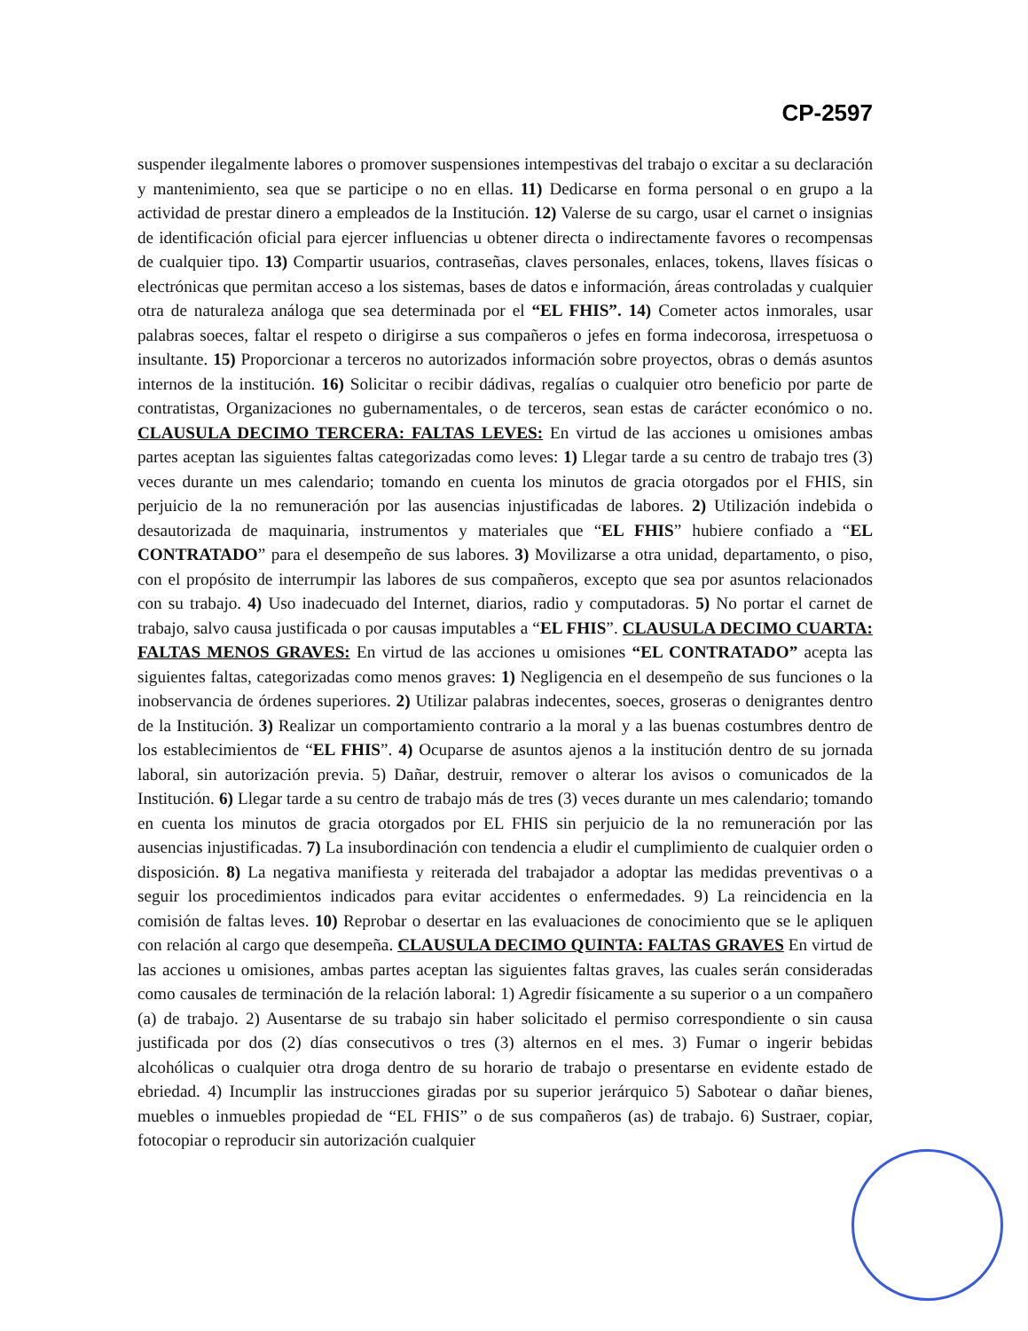CP-2597
suspender ilegalmente labores o promover suspensiones intempestivas del trabajo o excitar a su declaración y mantenimiento, sea que se participe o no en ellas. 11) Dedicarse en forma personal o en grupo a la actividad de prestar dinero a empleados de la Institución. 12) Valerse de su cargo, usar el carnet o insignias de identificación oficial para ejercer influencias u obtener directa o indirectamente favores o recompensas de cualquier tipo. 13) Compartir usuarios, contraseñas, claves personales, enlaces, tokens, llaves físicas o electrónicas que permitan acceso a los sistemas, bases de datos e información, áreas controladas y cualquier otra de naturaleza análoga que sea determinada por el “EL FHIS”. 14) Cometer actos inmorales, usar palabras soeces, faltar el respeto o dirigirse a sus compañeros o jefes en forma indecorosa, irrespetuosa o insultante. 15) Proporcionar a terceros no autorizados información sobre proyectos, obras o demás asuntos internos de la institución. 16) Solicitar o recibir dádivas, regalías o cualquier otro beneficio por parte de contratistas, Organizaciones no gubernamentales, o de terceros, sean estas de carácter económico o no. CLAUSULA DECIMO TERCERA: FALTAS LEVES: En virtud de las acciones u omisiones ambas partes aceptan las siguientes faltas categorizadas como leves: 1) Llegar tarde a su centro de trabajo tres (3) veces durante un mes calendario; tomando en cuenta los minutos de gracia otorgados por el FHIS, sin perjuicio de la no remuneración por las ausencias injustificadas de labores. 2) Utilización indebida o desautorizada de maquinaria, instrumentos y materiales que “EL FHIS” hubiere confiado a “EL CONTRATADO” para el desempeño de sus labores. 3) Movilizarse a otra unidad, departamento, o piso, con el propósito de interrumpir las labores de sus compañeros, excepto que sea por asuntos relacionados con su trabajo. 4) Uso inadecuado del Internet, diarios, radio y computadoras. 5) No portar el carnet de trabajo, salvo causa justificada o por causas imputables a “EL FHIS”. CLAUSULA DECIMO CUARTA: FALTAS MENOS GRAVES: En virtud de las acciones u omisiones “EL CONTRATADO” acepta las siguientes faltas, categorizadas como menos graves: 1) Negligencia en el desempeño de sus funciones o la inobservancia de órdenes superiores. 2) Utilizar palabras indecentes, soeces, groseras o denigrantes dentro de la Institución. 3) Realizar un comportamiento contrario a la moral y a las buenas costumbres dentro de los establecimientos de “EL FHIS”. 4) Ocuparse de asuntos ajenos a la institución dentro de su jornada laboral, sin autorización previa. 5) Dañar, destruir, remover o alterar los avisos o comunicados de la Institución. 6) Llegar tarde a su centro de trabajo más de tres (3) veces durante un mes calendario; tomando en cuenta los minutos de gracia otorgados por EL FHIS sin perjuicio de la no remuneración por las ausencias injustificadas. 7) La insubordinación con tendencia a eludir el cumplimiento de cualquier orden o disposición. 8) La negativa manifiesta y reiterada del trabajador a adoptar las medidas preventivas o a seguir los procedimientos indicados para evitar accidentes o enfermedades. 9) La reincidencia en la comisión de faltas leves. 10) Reprobar o desertar en las evaluaciones de conocimiento que se le apliquen con relación al cargo que desempeña. CLAUSULA DECIMO QUINTA: FALTAS GRAVES En virtud de las acciones u omisiones, ambas partes aceptan las siguientes faltas graves, las cuales serán consideradas como causales de terminación de la relación laboral: 1) Agredir físicamente a su superior o a un compañero (a) de trabajo. 2) Ausentarse de su trabajo sin haber solicitado el permiso correspondiente o sin causa justificada por dos (2) días consecutivos o tres (3) alternos en el mes. 3) Fumar o ingerir bebidas alcohólicas o cualquier otra droga dentro de su horario de trabajo o presentarse en evidente estado de ebriedad. 4) Incumplir las instrucciones giradas por su superior jerárquico 5) Sabotear o dañar bienes, muebles o inmuebles propiedad de “EL FHIS” o de sus compañeros (as) de trabajo. 6) Sustraer, copiar, fotocopiar o reproducir sin autorización cualquier